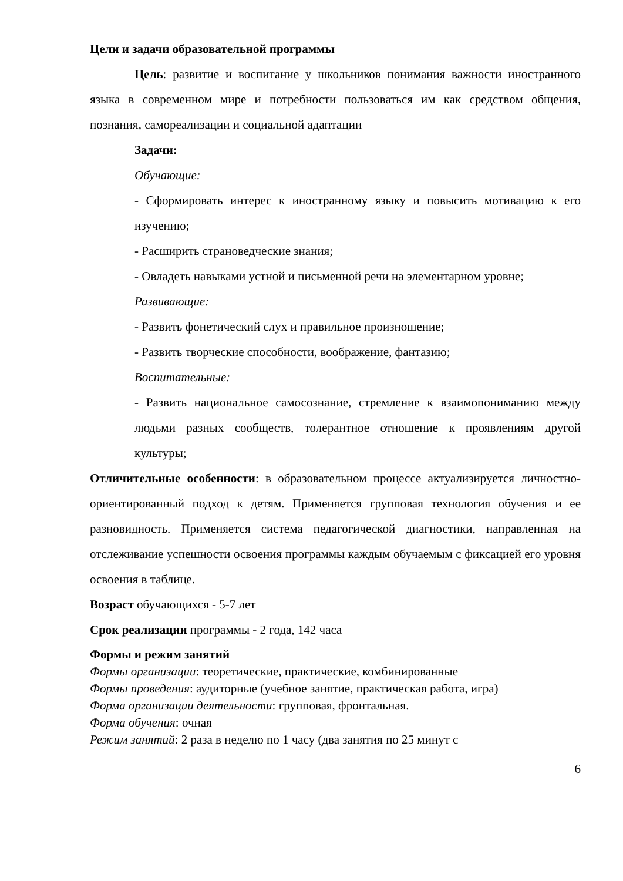Цели и задачи образовательной программы
Цель: развитие и воспитание у школьников понимания важности иностранного языка в современном мире и потребности пользоваться им как средством общения, познания, самореализации и социальной адаптации
Задачи:
Обучающие:
- Сформировать интерес к иностранному языку и повысить мотивацию к его изучению;
- Расширить страноведческие знания;
- Овладеть навыками устной и письменной речи на элементарном уровне;
Развивающие:
- Развить фонетический слух и правильное произношение;
- Развить творческие способности, воображение, фантазию;
Воспитательные:
- Развить национальное самосознание, стремление к взаимопониманию между людьми разных сообществ, толерантное отношение к проявлениям другой культуры;
Отличительные особенности: в образовательном процессе актуализируется личностно-ориентированный подход к детям. Применяется групповая технология обучения и ее разновидность. Применяется система педагогической диагностики, направленная на отслеживание успешности освоения программы каждым обучаемым с фиксацией его уровня освоения в таблице.
Возраст обучающихся - 5-7 лет
Срок реализации программы - 2 года, 142 часа
Формы и режим занятий
Формы организации: теоретические, практические, комбинированные
Формы проведения: аудиторные (учебное занятие, практическая работа, игра)
Форма организации деятельности: групповая, фронтальная.
Форма обучения: очная
Режим занятий: 2 раза в неделю по 1 часу (два занятия по 25 минут с
6